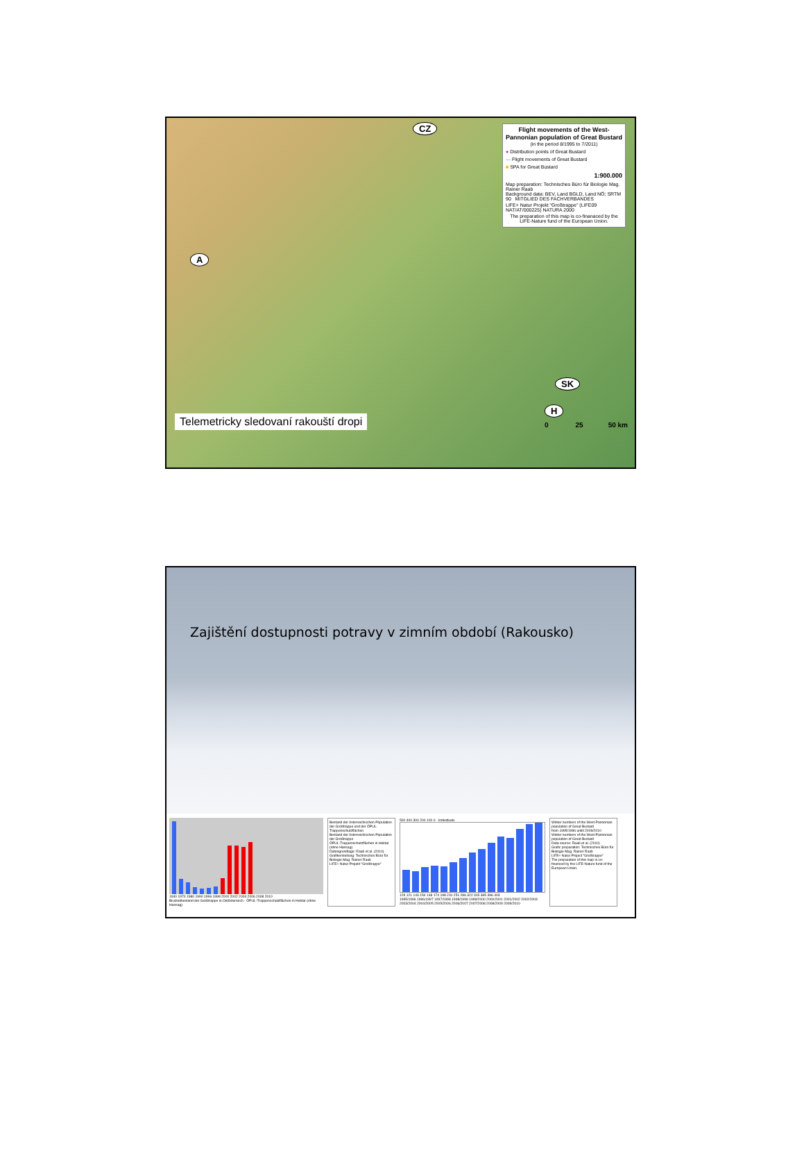Flight movements of the West-Pannonian population of Great Bustard
(in the period 8/1995 to 7/2011)
● Distribution points of Great Bustard
— Flight movements of Great Bustard
■ SPA for Great Bustard
1:900.000
Map preparation: Technisches Büro für Biologie Mag. Rainer Raab
Background data: BEV, Land BGLD, Land NÖ; SRTM 90 MITGLIED DES FACHVERBANDES
LIFE+ Natur Projekt "Großtrappe" (LIFE09 NAT/AT/000225) NATURA 2000
The preparation of this map is co-finanaced by the LIFE-Nature fund of the European Union.
CZ
A
SK
Telemetricky sledovaní rakouští dropi H
0 25 50 km
Zajištění dostupnosti potravy v zimním období (Rakousko)
1940 1970 1980 1990 1996 1998 2000 2002 2004 2006 2008 2010
Brutzeitbestand der Großtrappe in Ostösterreich · ÖPUL-Trappenschutzflächen in Hektar (ohne Hansag)
Bestand der österreichischen Population der Großtrappe und der ÖPUL-Trappenschutzflächen
Bestand der österreichischen Population der Großtrappe
ÖPUL-Trappenschutzflächen in Hektar (ohne Hansag)
Datengrundlage: Raab et al. (2010)
Grafikerstellung: Technisches Büro für Biologie Mag. Rainer Raab
LIFE+ Natur Projekt "Großtrappe"
500 400 300 200 100 0 · Individuals
129 121 143 154 148 174 198 231 251 286 322 315 365 396 403
1995/1996 1996/1997 1997/1998 1998/1999 1999/2000 2000/2001 2001/2002 2002/2003 2003/2004 2004/2005 2005/2006 2006/2007 2007/2008 2008/2009 2009/2010
Winter numbers of the West-Pannonian population of Great Bustard
from 1995/1996 untill 2009/2010
Winter numbers of the West-Pannonian population of Great Bustard
Data source: Raab et al. (2010)
Grafic preparation: Technisches Büro für Biologie Mag. Rainer Raab
LIFE+ Natur Project "Großtrappe"
The preparation of this map is co-financed by the LIFE-Nature fund of the European Union.